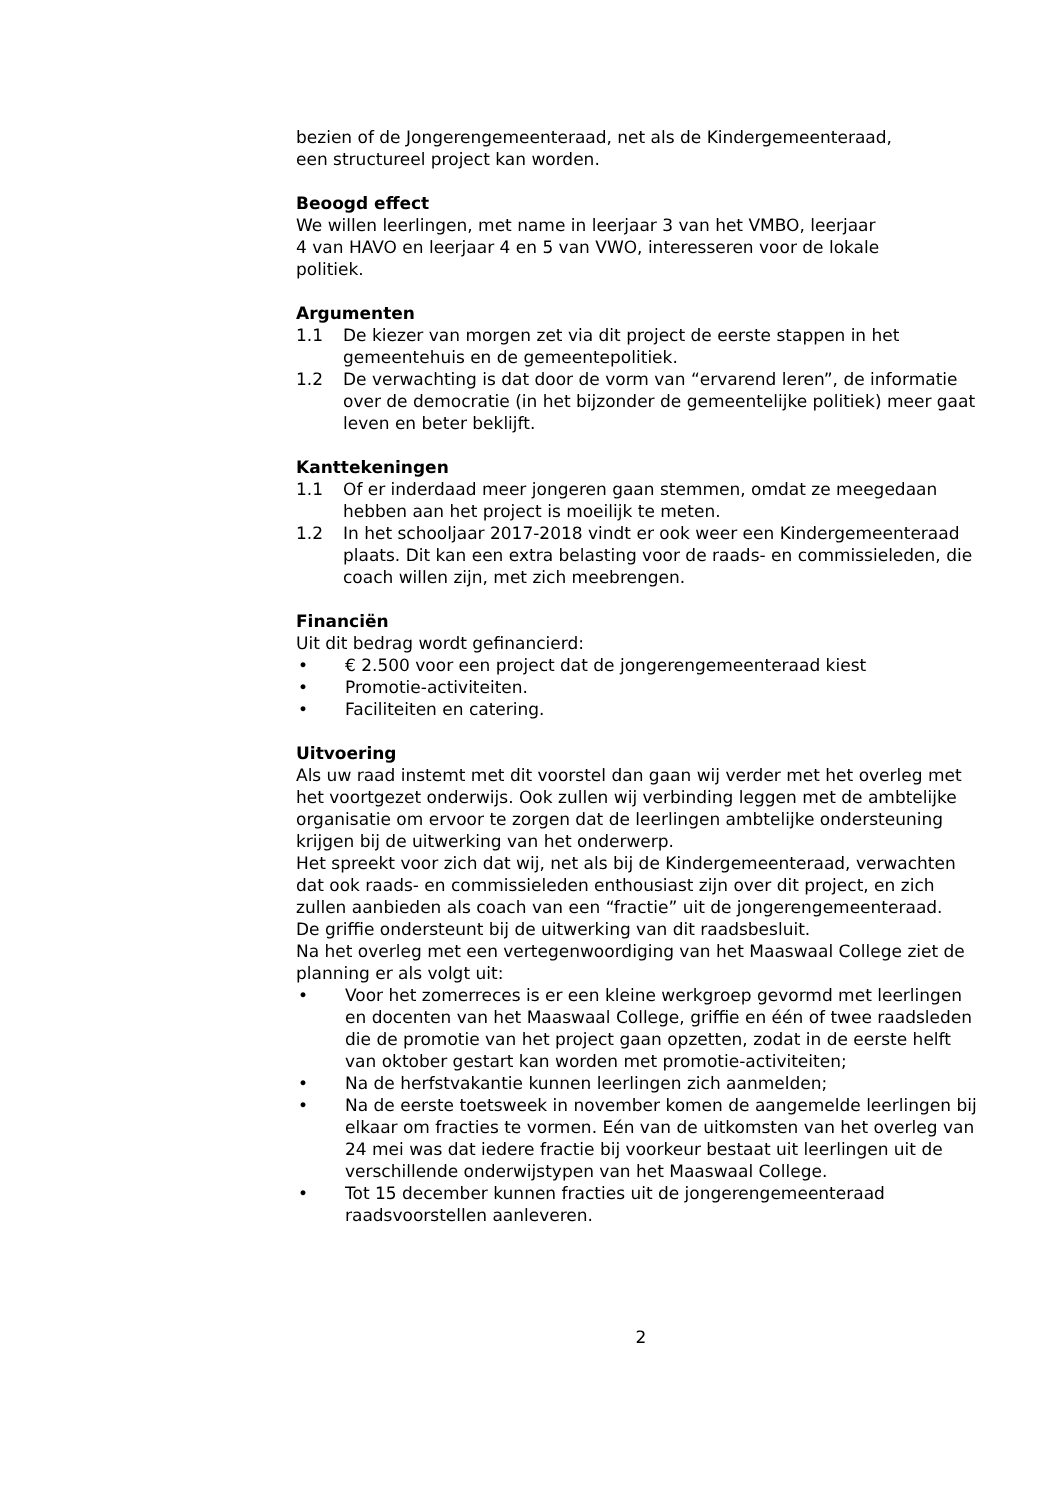bezien of de Jongerengemeenteraad, net als de Kindergemeenteraad,
een structureel project kan worden.
Beoogd effect
We willen leerlingen, met name in leerjaar 3 van het VMBO, leerjaar
4 van HAVO en leerjaar 4 en 5 van VWO, interesseren voor de lokale
politiek.
Argumenten
1.1 De kiezer van morgen zet via dit project de eerste stappen in het gemeentehuis en de gemeentepolitiek.
1.2 De verwachting is dat door de vorm van “ervarend leren”, de informatie over de democratie (in het bijzonder de gemeentelijke politiek) meer gaat leven en beter beklijft.
Kanttekeningen
1.1 Of er inderdaad meer jongeren gaan stemmen, omdat ze meegedaan hebben aan het project is moeilijk te meten.
1.2 In het schooljaar 2017-2018 vindt er ook weer een Kindergemeenteraad plaats. Dit kan een extra belasting voor de raads- en commissieleden, die coach willen zijn, met zich meebrengen.
Financiën
Uit dit bedrag wordt gefinancierd:
• € 2.500 voor een project dat de jongerengemeenteraad kiest
• Promotie-activiteiten.
• Faciliteiten en catering.
Uitvoering
Als uw raad instemt met dit voorstel dan gaan wij verder met het overleg met het voortgezet onderwijs. Ook zullen wij verbinding leggen met de ambtelijke organisatie om ervoor te zorgen dat de leerlingen ambtelijke ondersteuning krijgen bij de uitwerking van het onderwerp.
Het spreekt voor zich dat wij, net als bij de Kindergemeenteraad, verwachten dat ook raads- en commissieleden enthousiast zijn over dit project, en zich zullen aanbieden als coach van een “fractie” uit de jongerengemeenteraad.
De griffie ondersteunt bij de uitwerking van dit raadsbesluit.
Na het overleg met een vertegenwoordiging van het Maaswaal College ziet de planning er als volgt uit:
• Voor het zomerreces is er een kleine werkgroep gevormd met leerlingen en docenten van het Maaswaal College, griffie en één of twee raadsleden die de promotie van het project gaan opzetten, zodat in de eerste helft van oktober gestart kan worden met promotie-activiteiten;
• Na de herfstvakantie kunnen leerlingen zich aanmelden;
• Na de eerste toetsweek in november komen de aangemelde leerlingen bij elkaar om fracties te vormen. Eén van de uitkomsten van het overleg van 24 mei was dat iedere fractie bij voorkeur bestaat uit leerlingen uit de verschillende onderwijstypen van het Maaswaal College.
• Tot 15 december kunnen fracties uit de jongerengemeenteraad raadsvoorstellen aanleveren.
2